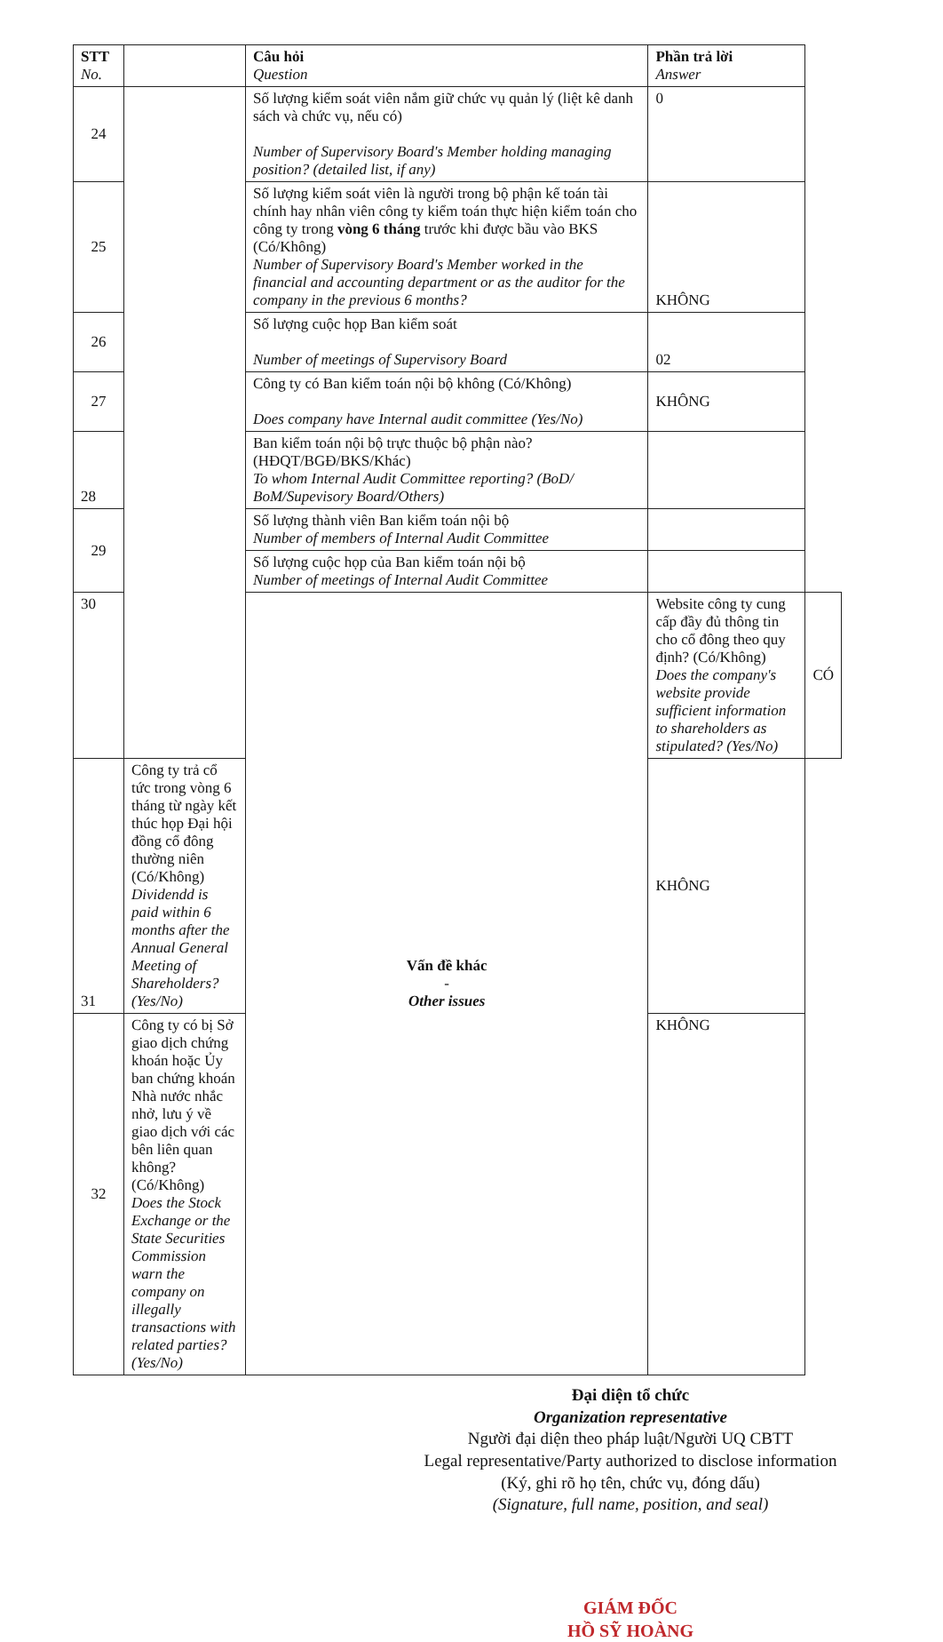| STT No. | | Câu hỏi Question | Phần trả lời Answer | |
| --- | --- | --- | --- | --- |
| 24 | | Số lượng kiểm soát viên nắm giữ chức vụ quản lý (liệt kê danh sách và chức vụ, nếu có) Number of Supervisory Board's Member holding managing position? (detailed list, if any) | 0 | |
| 25 | | Số lượng kiểm soát viên là người trong bộ phận kế toán tài chính hay nhân viên công ty kiểm toán thực hiện kiểm toán cho công ty trong vòng 6 tháng trước khi được bầu vào BKS (Có/Không) Number of Supervisory Board's Member worked in the financial and accounting department or as the auditor for the company in the previous 6 months? | KHÔNG | |
| 26 | | Số lượng cuộc họp Ban kiểm soát Number of meetings of Supervisory Board | 02 | |
| 27 | | Công ty có Ban kiểm toán nội bộ không (Có/Không) Does company have Internal audit committee (Yes/No) | KHÔNG | |
| 28 | | Ban kiểm toán nội bộ trực thuộc bộ phận nào? (HĐQT/BGĐ/BKS/Khác) To whom Internal Audit Committee reporting? (BoD/ BoM/Supevisory Board/Others) | | |
| 29 | | Số lượng thành viên Ban kiểm toán nội bộ Number of members of Internal Audit Committee | | |
| | | Số lượng cuộc họp của Ban kiểm toán nội bộ Number of meetings of Internal Audit Committee | | |
| 30 | | Vấn đề khác - Other issues | Website công ty cung cấp đầy đủ thông tin cho cổ đông theo quy định? (Có/Không) Does the company's website provide sufficient information to shareholders as stipulated? (Yes/No) | CÓ |
| 31 | Công ty trả cổ tức trong vòng 6 tháng từ ngày kết thúc họp Đại hội đồng cổ đông thường niên (Có/Không) Dividendd is paid within 6 months after the Annual General Meeting of Shareholders? (Yes/No) | | KHÔNG | |
| 32 | Công ty có bị Sở giao dịch chứng khoán hoặc Ủy ban chứng khoán Nhà nước nhắc nhở, lưu ý về giao dịch với các bên liên quan không? (Có/Không) Does the Stock Exchange or the State Securities Commission warn the company on illegally transactions with related parties? (Yes/No) | | KHÔNG | |
Đại diện tổ chức
Organization representative
Người đại diện theo pháp luật/Người UQ CBTT
Legal representative/Party authorized to disclose information
(Ký, ghi rõ họ tên, chức vụ, đóng dấu)
(Signature, full name, position, and seal)
GIÁM ĐỐC
HỒ SỸ HOÀNG